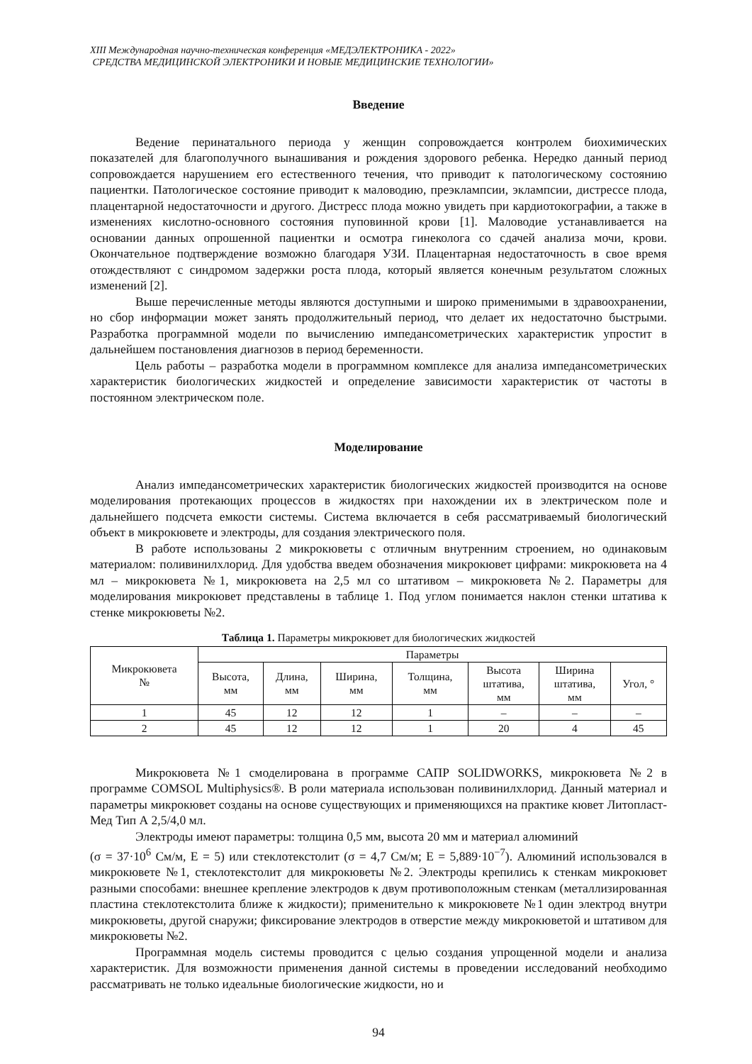XIII Международная научно-техническая конференция «МЕДЭЛЕКТРОНИКА - 2022»
СРЕДСТВА МЕДИЦИНСКОЙ ЭЛЕКТРОНИКИ И НОВЫЕ МЕДИЦИНСКИЕ ТЕХНОЛОГИИ»
Введение
Ведение перинатального периода у женщин сопровождается контролем биохимических показателей для благополучного вынашивания и рождения здорового ребенка. Нередко данный период сопровождается нарушением его естественного течения, что приводит к патологическому состоянию пациентки. Патологическое состояние приводит к маловодию, преэклампсии, эклампсии, дистрессе плода, плацентарной недостаточности и другого. Дистресс плода можно увидеть при кардиотокографии, а также в изменениях кислотно-основного состояния пуповинной крови [1]. Маловодие устанавливается на основании данных опрошенной пациентки и осмотра гинеколога со сдачей анализа мочи, крови. Окончательное подтверждение возможно благодаря УЗИ. Плацентарная недостаточность в свое время отождествляют с синдромом задержки роста плода, который является конечным результатом сложных изменений [2].
Выше перечисленные методы являются доступными и широко применимыми в здравоохранении, но сбор информации может занять продолжительный период, что делает их недостаточно быстрыми. Разработка программной модели по вычислению импедансометрических характеристик упростит в дальнейшем постановления диагнозов в период беременности.
Цель работы – разработка модели в программном комплексе для анализа импедансометрических характеристик биологических жидкостей и определение зависимости характеристик от частоты в постоянном электрическом поле.
Моделирование
Анализ импедансометрических характеристик биологических жидкостей производится на основе моделирования протекающих процессов в жидкостях при нахождении их в электрическом поле и дальнейшего подсчета емкости системы. Система включается в себя рассматриваемый биологический объект в микрокювете и электроды, для создания электрического поля.
В работе использованы 2 микрокюветы с отличным внутренним строением, но одинаковым материалом: поливинилхлорид. Для удобства введем обозначения микрокювет цифрами: микрокювета на 4 мл – микрокювета №1, микрокювета на 2,5 мл со штативом – микрокювета №2. Параметры для моделирования микрокювет представлены в таблице 1. Под углом понимается наклон стенки штатива к стенке микрокюветы №2.
Таблица 1. Параметры микрокювет для биологических жидкостей
| Микрокювета № | Параметры | | | | | | |
| --- | --- | --- | --- | --- | --- | --- | --- |
| | Высота, мм | Длина, мм | Ширина, мм | Толщина, мм | Высота штатива, мм | Ширина штатива, мм | Угол, ° |
| 1 | 45 | 12 | 12 | 1 | – | – | – |
| 2 | 45 | 12 | 12 | 1 | 20 | 4 | 45 |
Микрокювета №1 смоделирована в программе САПР SOLIDWORKS, микрокювета №2 в программе COMSOL Multiphysics®. В роли материала использован поливинилхлорид. Данный материал и параметры микрокювет созданы на основе существующих и применяющихся на практике кювет Литопласт-Мед Тип А 2,5/4,0 мл.
Электроды имеют параметры: толщина 0,5 мм, высота 20 мм и материал алюминий
(σ = 37·10<sup>6</sup> См/м, Е = 5) или стеклотекстолит (σ = 4,7 См/м; Е = 5,889·10<sup>−7</sup>). Алюминий использовался в микрокювете №1, стеклотекстолит для микрокюветы №2. Электроды крепились к стенкам микрокювет разными способами: внешнее крепление электродов к двум противоположным стенкам (металлизированная пластина стеклотекстолита ближе к жидкости); применительно к микрокювете №1 один электрод внутри микрокюветы, другой снаружи; фиксирование электродов в отверстие между микрокюветой и штативом для микрокюветы №2.
Программная модель системы проводится с целью создания упрощенной модели и анализа характеристик. Для возможности применения данной системы в проведении исследований необходимо рассматривать не только идеальные биологические жидкости, но и
94